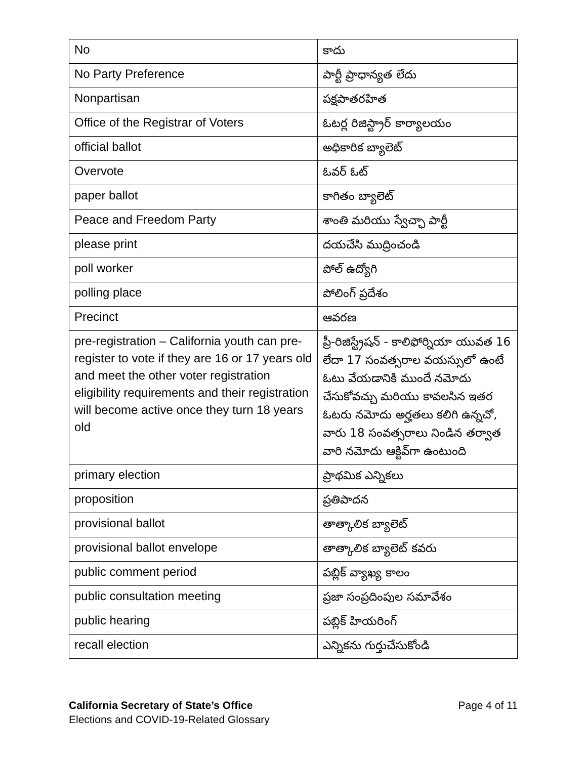| No | కాదు |
| No Party Preference | పార్టీ ప్రాధాన్యత లేదు |
| Nonpartisan | పక్షపాతరహిత |
| Office of the Registrar of Voters | ఓటర్ల రిజిస్ట్రార్ కార్యాలయం |
| official ballot | అధికారిక బ్యాలెట్ |
| Overvote | ఓవర్ ఓట్ |
| paper ballot | కాగితం బ్యాలెట్ |
| Peace and Freedom Party | శాంతి మరియు స్వేచ్ఛా పార్టీ |
| please print | దయచేసి ముద్రించండి |
| poll worker | పోల్ ఉద్యోగి |
| polling place | పోలింగ్ ప్రదేశం |
| Precinct | ఆవరణ |
| pre-registration – California youth can pre-register to vote if they are 16 or 17 years old and meet the other voter registration eligibility requirements and their registration will become active once they turn 18 years old | ప్రీ-రిజిస్ట్రేషన్ - కాలిఫోర్నియా యువత 16 లేదా 17 సంవత్సరాల వయస్సులో ఉంటే ఓటు వేయడానికి ముందే నమోదు చేసుకోవచ్చు మరియు కావలసిన ఇతర ఓటరు నమోదు అర్హతలు కలిగి ఉన్నచో, వారు 18 సంవత్సరాలు నిండిన తర్వాత వారి నమోదు ఆక్టివ్‌గా ఉంటుంది |
| primary election | ప్రాథమిక ఎన్నికలు |
| proposition | ప్రతిపాదన |
| provisional ballot | తాత్కాలిక బ్యాలెట్ |
| provisional ballot envelope | తాత్కాలిక బ్యాలెట్ కవరు |
| public comment period | పబ్లిక్ వ్యాఖ్య కాలం |
| public consultation meeting | ప్రజా సంప్రదింపుల సమావేశం |
| public hearing | పబ్లిక్ హియరింగ్ |
| recall election | ఎన్నికను గుర్తుచేసుకోండి |
Page 4 of 11 California Secretary of State’s Office
Elections and COVID-19-Related Glossary